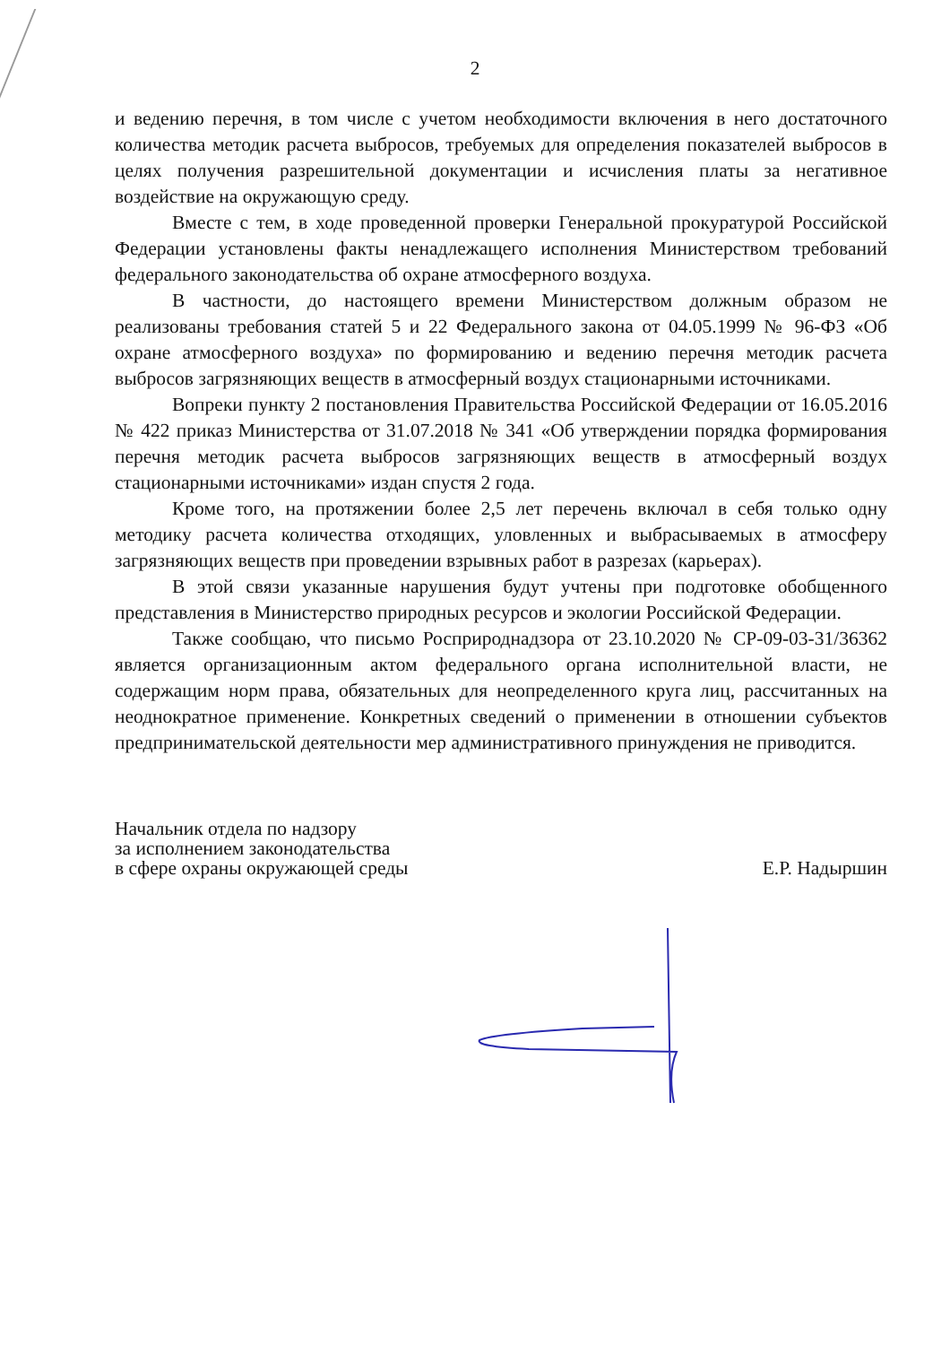2
и ведению перечня, в том числе с учетом необходимости включения в него достаточного количества методик расчета выбросов, требуемых для определения показателей выбросов в целях получения разрешительной документации и исчисления платы за негативное воздействие на окружающую среду.
Вместе с тем, в ходе проведенной проверки Генеральной прокуратурой Российской Федерации установлены факты ненадлежащего исполнения Министерством требований федерального законодательства об охране атмосферного воздуха.
В частности, до настоящего времени Министерством должным образом не реализованы требования статей 5 и 22 Федерального закона от 04.05.1999 № 96-ФЗ «Об охране атмосферного воздуха» по формированию и ведению перечня методик расчета выбросов загрязняющих веществ в атмосферный воздух стационарными источниками.
Вопреки пункту 2 постановления Правительства Российской Федерации от 16.05.2016 № 422 приказ Министерства от 31.07.2018 № 341 «Об утверждении порядка формирования перечня методик расчета выбросов загрязняющих веществ в атмосферный воздух стационарными источниками» издан спустя 2 года.
Кроме того, на протяжении более 2,5 лет перечень включал в себя только одну методику расчета количества отходящих, уловленных и выбрасываемых в атмосферу загрязняющих веществ при проведении взрывных работ в разрезах (карьерах).
В этой связи указанные нарушения будут учтены при подготовке обобщенного представления в Министерство природных ресурсов и экологии Российской Федерации.
Также сообщаю, что письмо Росприроднадзора от 23.10.2020 № СР-09-03-31/36362 является организационным актом федерального органа исполнительной власти, не содержащим норм права, обязательных для неопределенного круга лиц, рассчитанных на неоднократное применение. Конкретных сведений о применении в отношении субъектов предпринимательской деятельности мер административного принуждения не приводится.
Начальник отдела по надзору
за исполнением законодательства
в сфере охраны окружающей среды
Е.Р. Надыршин